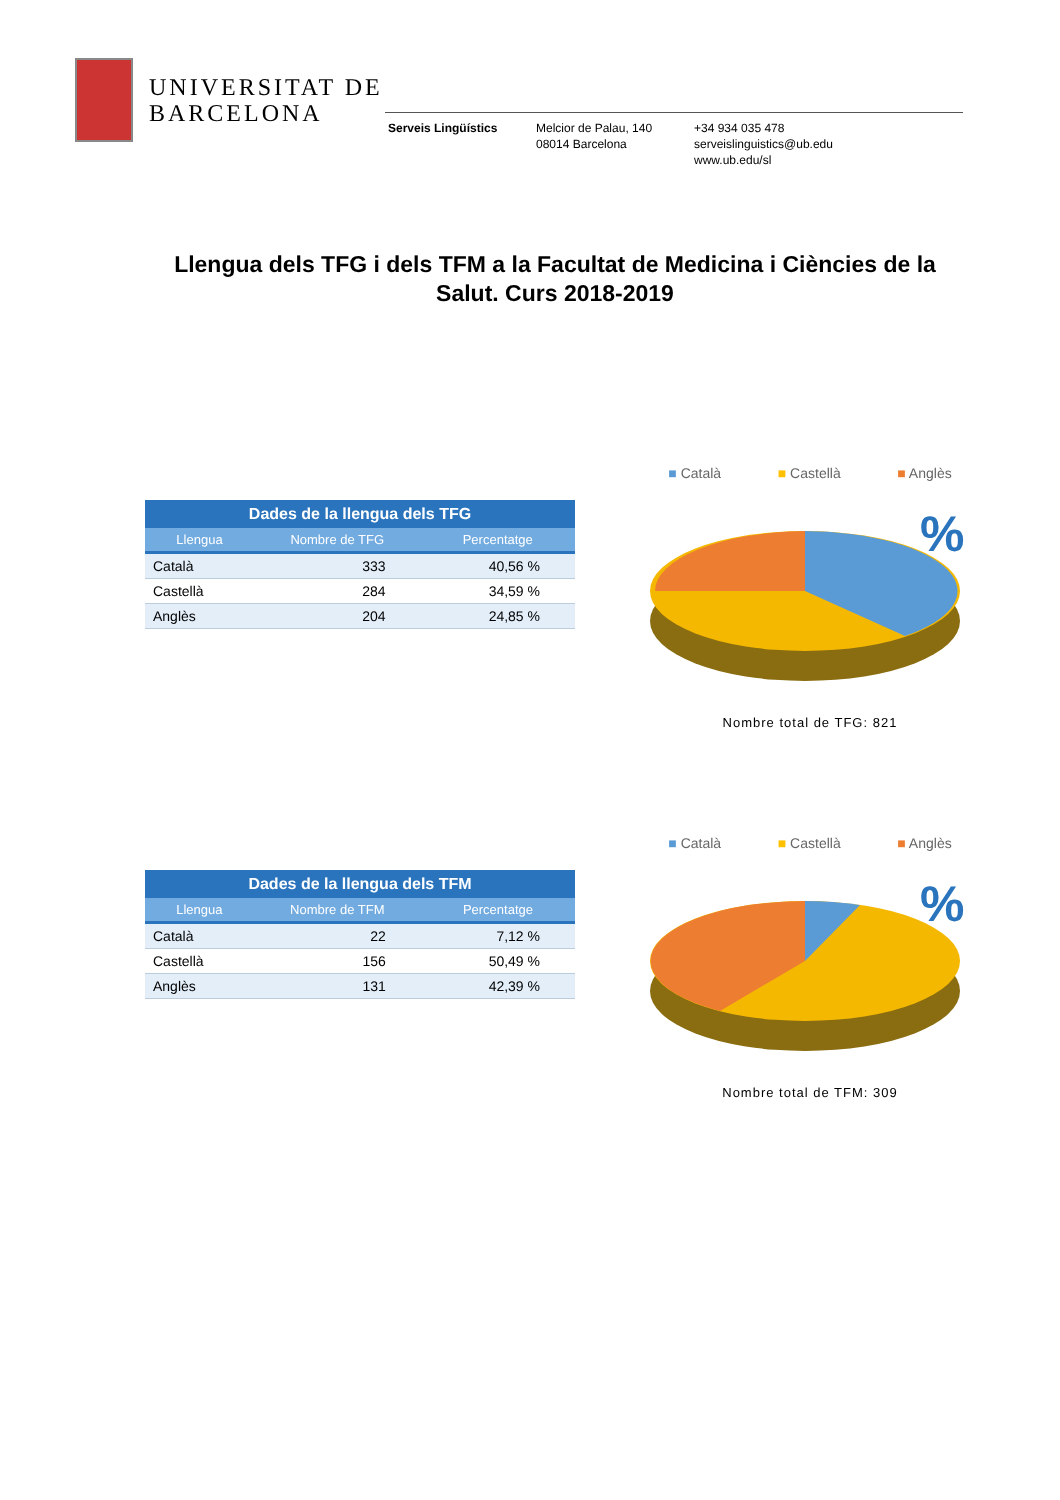UNIVERSITAT DE
BARCELONA
Serveis Lingüístics Melcior de Palau, 140
08014 Barcelona
+34 934 035 478
serveislinguistics@ub.edu
www.ub.edu/sl
Llengua dels TFG i dels TFM a la Facultat de Medicina i Ciències de la Salut. Curs 2018-2019
Dades de la llengua dels TFG
| Llengua | Nombre de TFG | Percentatge |
| --- | --- | --- |
| Català | 333 | 40,56 % |
| Castellà | 284 | 34,59 % |
| Anglès | 204 | 24,85 % |
■ Català ■ Castellà ■ Anglès
%
Nombre total de TFG: 821
Dades de la llengua dels TFM
| Llengua | Nombre de TFM | Percentatge |
| --- | --- | --- |
| Català | 22 | 7,12 % |
| Castellà | 156 | 50,49 % |
| Anglès | 131 | 42,39 % |
■ Català ■ Castellà ■ Anglès
%
Nombre total de TFM: 309